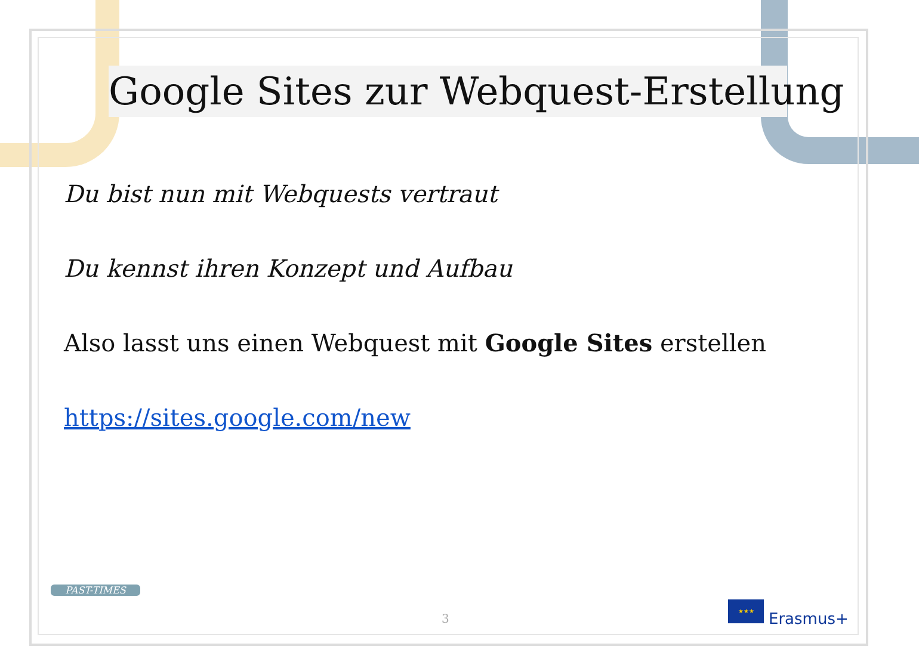Google Sites zur Webquest-Erstellung
Du bist nun mit Webquests vertraut
Du kennst ihren Konzept und Aufbau
Also lasst uns einen Webquest mit Google Sites erstellen
https://sites.google.com/new
PAST-TIMES
3
★★★
Erasmus+